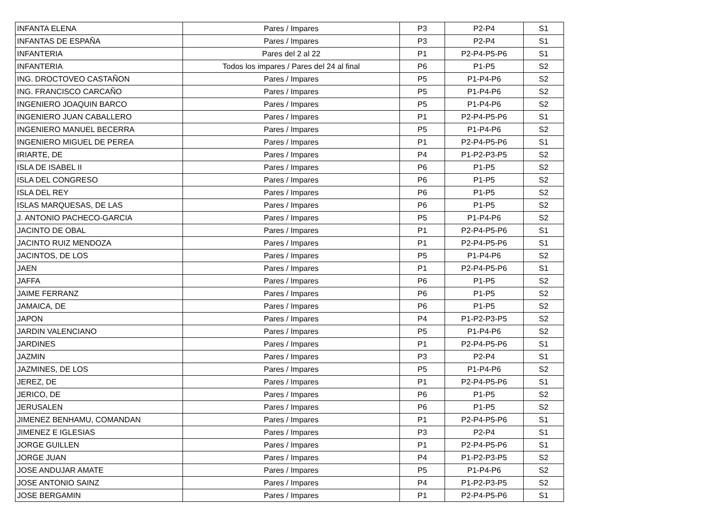| INFANTA ELENA | Pares / Impares | P3 | P2-P4 | S1 |
| INFANTAS DE ESPAÑA | Pares / Impares | P3 | P2-P4 | S1 |
| INFANTERIA | Pares del 2 al 22 | P1 | P2-P4-P5-P6 | S1 |
| INFANTERIA | Todos los impares / Pares del 24 al final | P6 | P1-P5 | S2 |
| ING. DROCTOVEO CASTAÑON | Pares / Impares | P5 | P1-P4-P6 | S2 |
| ING. FRANCISCO CARCAÑO | Pares / Impares | P5 | P1-P4-P6 | S2 |
| INGENIERO JOAQUIN BARCO | Pares / Impares | P5 | P1-P4-P6 | S2 |
| INGENIERO JUAN CABALLERO | Pares / Impares | P1 | P2-P4-P5-P6 | S1 |
| INGENIERO MANUEL BECERRA | Pares / Impares | P5 | P1-P4-P6 | S2 |
| INGENIERO MIGUEL DE PEREA | Pares / Impares | P1 | P2-P4-P5-P6 | S1 |
| IRIARTE, DE | Pares / Impares | P4 | P1-P2-P3-P5 | S2 |
| ISLA DE ISABEL II | Pares / Impares | P6 | P1-P5 | S2 |
| ISLA DEL CONGRESO | Pares / Impares | P6 | P1-P5 | S2 |
| ISLA DEL REY | Pares / Impares | P6 | P1-P5 | S2 |
| ISLAS MARQUESAS, DE LAS | Pares / Impares | P6 | P1-P5 | S2 |
| J. ANTONIO PACHECO-GARCIA | Pares / Impares | P5 | P1-P4-P6 | S2 |
| JACINTO DE OBAL | Pares / Impares | P1 | P2-P4-P5-P6 | S1 |
| JACINTO RUIZ MENDOZA | Pares / Impares | P1 | P2-P4-P5-P6 | S1 |
| JACINTOS, DE LOS | Pares / Impares | P5 | P1-P4-P6 | S2 |
| JAEN | Pares / Impares | P1 | P2-P4-P5-P6 | S1 |
| JAFFA | Pares / Impares | P6 | P1-P5 | S2 |
| JAIME FERRANZ | Pares / Impares | P6 | P1-P5 | S2 |
| JAMAICA, DE | Pares / Impares | P6 | P1-P5 | S2 |
| JAPON | Pares / Impares | P4 | P1-P2-P3-P5 | S2 |
| JARDIN VALENCIANO | Pares / Impares | P5 | P1-P4-P6 | S2 |
| JARDINES | Pares / Impares | P1 | P2-P4-P5-P6 | S1 |
| JAZMIN | Pares / Impares | P3 | P2-P4 | S1 |
| JAZMINES, DE LOS | Pares / Impares | P5 | P1-P4-P6 | S2 |
| JEREZ, DE | Pares / Impares | P1 | P2-P4-P5-P6 | S1 |
| JERICO, DE | Pares / Impares | P6 | P1-P5 | S2 |
| JERUSALEN | Pares / Impares | P6 | P1-P5 | S2 |
| JIMENEZ BENHAMU, COMANDAN | Pares / Impares | P1 | P2-P4-P5-P6 | S1 |
| JIMENEZ E IGLESIAS | Pares / Impares | P3 | P2-P4 | S1 |
| JORGE GUILLEN | Pares / Impares | P1 | P2-P4-P5-P6 | S1 |
| JORGE JUAN | Pares / Impares | P4 | P1-P2-P3-P5 | S2 |
| JOSE ANDUJAR AMATE | Pares / Impares | P5 | P1-P4-P6 | S2 |
| JOSE ANTONIO SAINZ | Pares / Impares | P4 | P1-P2-P3-P5 | S2 |
| JOSE BERGAMIN | Pares / Impares | P1 | P2-P4-P5-P6 | S1 |